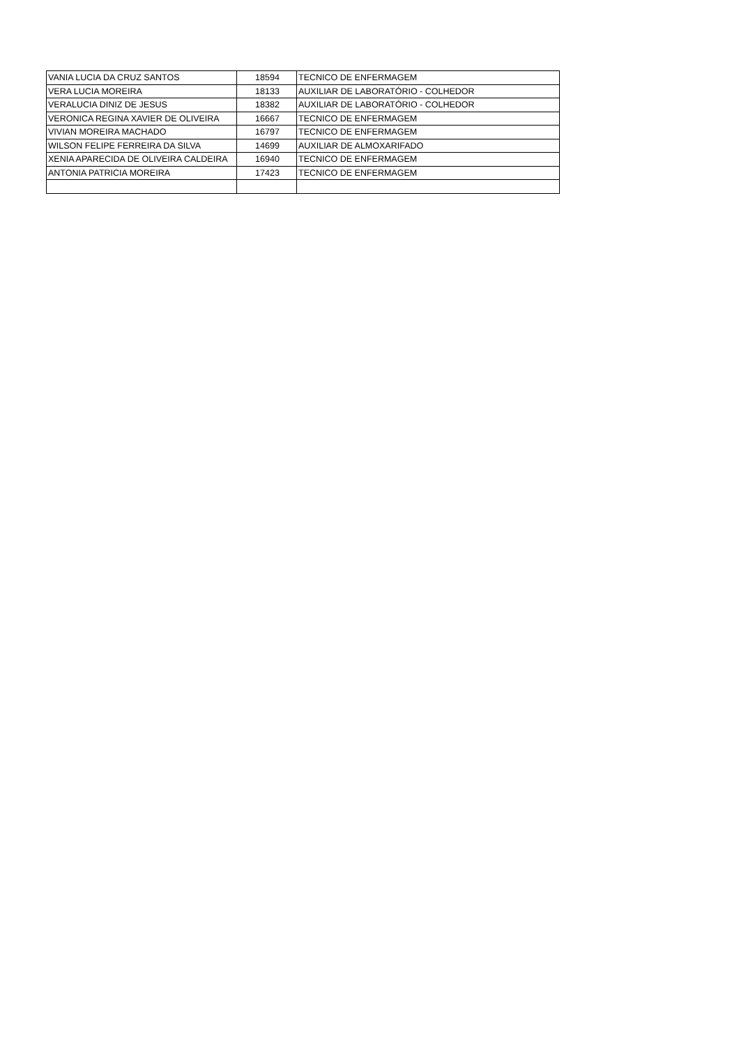| VANIA LUCIA DA CRUZ SANTOS | 18594 | TECNICO DE ENFERMAGEM |
| VERA LUCIA MOREIRA | 18133 | AUXILIAR DE LABORATÓRIO - COLHEDOR |
| VERALUCIA DINIZ DE JESUS | 18382 | AUXILIAR DE LABORATÓRIO - COLHEDOR |
| VERONICA REGINA XAVIER DE OLIVEIRA | 16667 | TECNICO DE ENFERMAGEM |
| VIVIAN MOREIRA MACHADO | 16797 | TECNICO DE ENFERMAGEM |
| WILSON FELIPE FERREIRA DA SILVA | 14699 | AUXILIAR DE ALMOXARIFADO |
| XENIA APARECIDA DE OLIVEIRA CALDEIRA | 16940 | TECNICO DE ENFERMAGEM |
| ANTONIA PATRICIA MOREIRA | 17423 | TECNICO DE ENFERMAGEM |